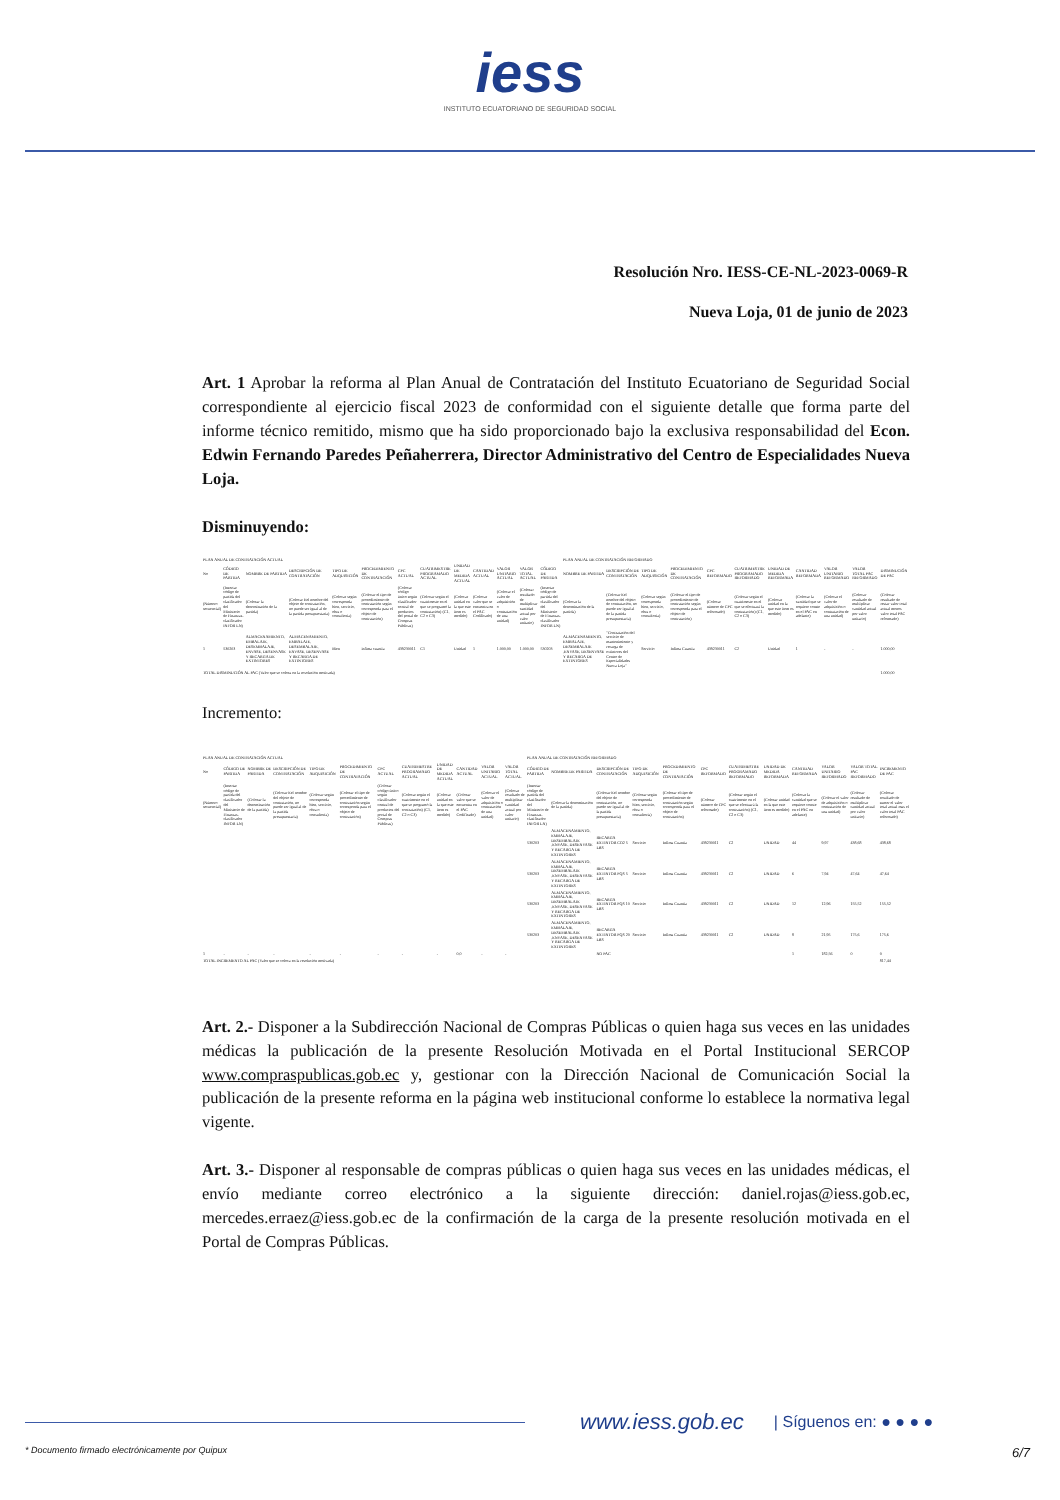iess
INSTITUTO ECUATORIANO DE SEGURIDAD SOCIAL
Resolución Nro. IESS-CE-NL-2023-0069-R
Nueva Loja, 01 de junio de 2023
Art. 1 Aprobar la reforma al Plan Anual de Contratación del Instituto Ecuatoriano de Seguridad Social correspondiente al ejercicio fiscal 2023 de conformidad con el siguiente detalle que forma parte del informe técnico remitido, mismo que ha sido proporcionado bajo la exclusiva responsabilidad del Econ. Edwin Fernando Paredes Peñaherrera, Director Administrativo del Centro de Especialidades Nueva Loja.
Disminuyendo:
| PLAN ANUAL DE CONTRATACIÓN ACTUAL | | | | | | | | | | | | | PLAN ANUAL DE CONTRATACIÓN REFORMADO | | | | | | | | | | |
| No | CÓDIGO DE PARTIDA | NOMBRE DE PARTIDA | DESCRIPCIÓN DE CONTRATACIÓN | TIPO DE ADQUISICIÓN | PROCEDIMIENTO DE CONTRATACIÓN | CPC ACTUAL | CUATRIMESTRE PROGRAMADO ACTUAL | UNIDAD DE MEDIDA ACTUAL | CANTIDAD ACTUAL | VALOR UNITARIO ACTUAL | VALOR TOTAL ACTUAL | CÓDIGO DE PARTIDA | NOMBRE DE PARTIDA | DESCRIPCIÓN DE CONTRATACIÓN | TIPO DE ADQUISICIÓN | PROCEDIMIENTO DE CONTRATACIÓN | CPC REFORMADO | CUATRIMESTRE PROGRAMADO REFORMADO | UNIDAD DE MEDIDA REFORMADA | CANTIDAD REFORMADA | VALOR UNITARIO REFORMADO | VALOR TOTAL PAC REFORMADO | DISMINUCIÓN DE PAC |
| (Número secuencial) | (Insertar código de partida del clasificador del Ministerio de Finanzas-clasificador INFOR LN) | (Colocar la denominación de la partida) | (Colocar Eel nombre del objeto de contratación, no puede ser igual al de la partida presupuestaria) | (Colocar según corresponda bien, servicio, obra o consultoría) | (Colocar el tipo de procedimiento de contratación según corresponda para el objeto de contratación) | (Colocar código único según clasificador central de productos del portal de Compras Públicas) | (Colocar según el cuatrimeste en el que se programó la contratación) (C1, C2 o C3) | (Colocar unidad en la que este ítem es medido) | (Colocar valor que se encuentra en el PAC Codificado) | (Colocar el valor de adquisición o contratación de una unidad) | (Colocar resultado de multiplicar cantidad actual por valor unitario) | (Insertar código de partida del clasificador del Ministerio de Finanzas-clasificador INFOR LN) | (Colocar la denominación de la partida) | (Colocar Eel nombre del objeto de contratación, no puede ser igual al de la partida presupuestaria) | (Colocar según corresponda bien, servicio, obra o consultoría) | (Colocar el tipo de procedimiento de contratación según corresponda para el objeto de contratación) | (Colocar número de CPC reformado) | (Colocar según el cuatrimeste en el que se efectuará la contratación) (C1, C2 o C3) | (Colocar unidad en la que este ítem es medido) | (Colocar la cantidad que se requiere conste en el PAC en adelante) | (Colocar el valor de adquisición o contratación de una unidad) | (Colocar resultado de multiplicar cantidad actual por valor unitario) | (Colocar resultado de restar valor total actual menos valor total PAC reformado) |
| 1 | 530203 | ALMACENAMIENTO, EMBALAJE, DESEMBALAJE, ENVASE, DESENVASE Y RECARGA DE EXTINTORES | ALMACENAMIENTO, EMBALAJE, DESEMBALAJE, ENVASE, DESENVASE Y RECARGA DE EXTINTORES | Bien | infima cuantia | 439230011 | C1 | Unidad | 1 | 1.000,00 | 1.000,00 | 530203 | ALMACENAMIENTO, EMBALAJE, DESEMBALAJE ,ENVASE, DESENVASE Y RECARGA DE EXTINTORES | "Contratación del servicio de mantenimiento y recarga de extintores del Centro de Especialidades Nueva Loja" | Servicio | Infima Cuantia | 439230011 | C2 | Unidad | 1 | - | - | 1.000,00 |
| TOTAL DISMINUCIÓN AL PAC (Valor que se coloca en la resolución motivada) | | | | | | | | | | | | | | | | | | | | | | | 1.000,00 |
Incremento:
| PLAN ANUAL DE CONTRATACIÓN ACTUAL | | | | | | | | | | | | PLAN ANUAL DE CONTRATACIÓN REFORMADO | | | | | | | | | | | |
| No | CÓDIGO DE PARTIDA | NOMBRE DE PARTIDA | DESCRIPCIÓN DE CONTRATACIÓN | TIPO DE ADQUISICIÓN | PROCEDIMIENTO DE CONTRATACIÓN | CPC ACTUAL | CUATRIMESTRE PROGRAMADO ACTUAL | UNIDAD DE MEDIDA ACTUAL | CANTIDAD ACTUAL | VALOR UNITARIO ACTUAL | VALOR TOTAL ACTUAL | CÓDIGO DE PARTIDA | NOMBRE DE PARTIDA | DESCRIPCIÓN DE CONTRATACIÓN | TIPO DE ADQUISICIÓN | PROCEDIMIENTO DE CONTRATACIÓN | CPC REFORMADO | CUATRIMESTRE PROGRAMADO REFORMADO | UNIDAD DE MEDIDA REFORMADA | CANTIDAD REFORMADA | VALOR UNITARIO REFORMADO | VALOR TOTAL PAC REFORMADO | INCREMENTO DE PAC |
| (Número secuencial) | (Insertar código de partida del clasificador del Ministerio de Finanzas-clasificador INFOR LN) | (Colocar la denominación de la partida) | (Colocar Eel nombre del objeto de contratación, no puede ser igual al de la partida presupuestaria) | (Colocar según corresponda bien, servicio, obra o consultoría) | (Colocar el tipo de procedimiento de contratación según corresponda para el objeto de contratación) | (Colocar código único según clasificador central de productos del portal de Compras Públicas) | (Colocar según el cuatrimeste en el que se programó la contratación) (C1, C2 o C3) | (Colocar unidad en la que este ítem es medido) | (Colocar valor que se encuentra en el PAC Codificado) | (Colocar el valor de adquisición o contratación de una unidad) | (Colocar resultado de multiplicar cantidad actual por valor unitario) | (Insertar código de partida del clasificador del Ministerio de Finanzas-clasificador INFOR LN) | (Colocar la denominación de la partida) | (Colocar Eel nombre del objeto de contratación, no puede ser igual al de la partida presupuestaria) | (Colocar según corresponda bien, servicio, obra o consultoría) | (Colocar el tipo de procedimiento de contratación según corresponda para el objeto de contratación) | (Colocar número de CPC reformado) | (Colocar según el cuatrimeste en el que se efectuará la contratación) (C1, C2 o C3) | (Colocar unidad en la que este ítem es medido) | (Colocar la cantidad que se requiere conste en el PAC en adelante) | (Colocar el valor de adquisición o contratación de una unidad) | (Colocar resultado de multiplicar cantidad actual por valor unitario) | (Colocar resultado de sumer el valor total actual mas el valor total PAC reformado) |
| | | | | | | | | | | | | 530203 | ALMACENAMIENTO, EMBALAJE, DESEMBALAJE ,ENVASE, DESENVASE Y RECARGA DE EXTINTORES | RECARGA EXTINTOR CO2 5 LBS | Servicio | Infima Cuantia | 439230011 | C2 | UNIDAD | 44 | 9,97 | 438,68 | 438,68 |
| | | | | | | | | | | | | 530203 | ALMACENAMIENTO, EMBALAJE, DESEMBALAJE ,ENVASE, DESENVASE Y RECARGA DE EXTINTORES | RECARGA EXTINTOR PQS 5 LBS | Servicio | Infima Cuantia | 439230011 | C2 | UNIDAD | 6 | 7,94 | 47,64 | 47,64 |
| | | | | | | | | | | | | 530203 | ALMACENAMIENTO, EMBALAJE, DESEMBALAJE ,ENVASE, DESENVASE Y RECARGA DE EXTINTORES | RECARGA EXTINTOR PQS 10 LBS | Servicio | Infima Cuantia | 439230011 | C2 | UNIDAD | 12 | 12,96 | 155,52 | 155,52 |
| | | | | | | | | | | | | 530203 | ALMACENAMIENTO, EMBALAJE, DESEMBALAJE ,ENVASE, DESENVASE Y RECARGA DE EXTINTORES | RECARGA EXTINTOR PQS 20 LBS | Servicio | Infima Cuantia | 439230011 | C2 | UNIDAD | 8 | 21,95 | 175,6 | 175,6 |
| 1 | - | - | - | - | - | - | - | - | 0,0 | - | - | | | NO PAC | | | | | | 1 | 182,56 | 0 | 0 |
| TOTAL INCREMENTO AL PAC (Valor que se coloca en la resolución motivada) | | | | | | | | | | | | | | | | | | | | | | | 817,44 |
Art. 2.- Disponer a la Subdirección Nacional de Compras Públicas o quien haga sus veces en las unidades médicas la publicación de la presente Resolución Motivada en el Portal Institucional SERCOP www.compraspublicas.gob.ec y, gestionar con la Dirección Nacional de Comunicación Social la publicación de la presente reforma en la página web institucional conforme lo establece la normativa legal vigente.
Art. 3.- Disponer al responsable de compras públicas o quien haga sus veces en las unidades médicas, el envío mediante correo electrónico a la siguiente dirección: daniel.rojas@iess.gob.ec, mercedes.erraez@iess.gob.ec de la confirmación de la carga de la presente resolución motivada en el Portal de Compras Públicas.
www.iess.gob.ec | Síguenos en: ● ● ● ●
* Documento firmado electrónicamente por Quipux 6/7